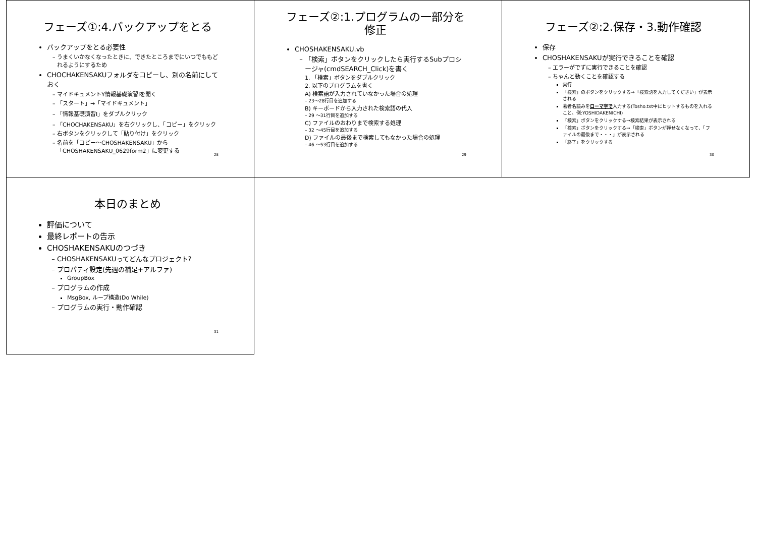フェーズ①:4.バックアップをとる
バックアップをとる必要性
うまくいかなくなったときに、できたところまでにいつでももどれるようにするため
CHOCHAKENSAKUフォルダをコピーし、別の名前にしておく
マイドキュメント¥情報基礎演習Iを開く
「スタート」→「マイドキュメント」
「情報基礎演習I」をダブルクリック
「CHOCHAKENSAKU」を右クリックし、「コピー」をクリック
右ボタンをクリックして「貼り付け」をクリック
名前を「コピー～CHOSHAKENSAKU」から「CHOSHAKENSAKU_0629form2」に変更する
28
フェーズ②:1.プログラムの一部分を修正
CHOSHAKENSAKU.vb
「検索」ボタンをクリックしたら実行するSubプロシージャ(cmdSEARCH_Click)を書く
1. 「検索」ボタンをダブルクリック
2. 以下のプログラムを書く
A) 検索語が入力されていなかった場合の処理
– 23～28行目を追加する
B) キーボードから入力された検索語の代入
– 29 ～31行目を追加する
C) ファイルのおわりまで検索する処理
– 32 ～45行目を追加する
D) ファイルの最後まで検索してもなかった場合の処理
– 46 ～53行目を追加する
29
フェーズ②:2.保存・3.動作確認
保存
CHOSHAKENSAKUが実行できることを確認
エラーがでずに実行できることを確認
ちゃんと動くことを確認する
実行
「検索」のボタンをクリックする→「検索語を入力してください」が表示される
著者名読みをローマ字で入力する(Tosho.txt中にヒットするものを入れること、例:YOSHIDAKENICHI)
「検索」ボタンをクリックする→検索結果が表示される
「検索」ボタンをクリックする→「検索」ボタンが押せなくなって、「ファイルの最後まで・・・」が表示される
「終了」をクリックする
30
本日のまとめ
評価について
最終レポートの告示
CHOSHAKENSAKUのつづき
CHOSHAKENSAKUってどんなプロジェクト?
プロパティ設定(先週の補足+アルファ)
GroupBox
プログラムの作成
MsgBox, ループ構造(Do While)
プログラムの実行・動作確認
31